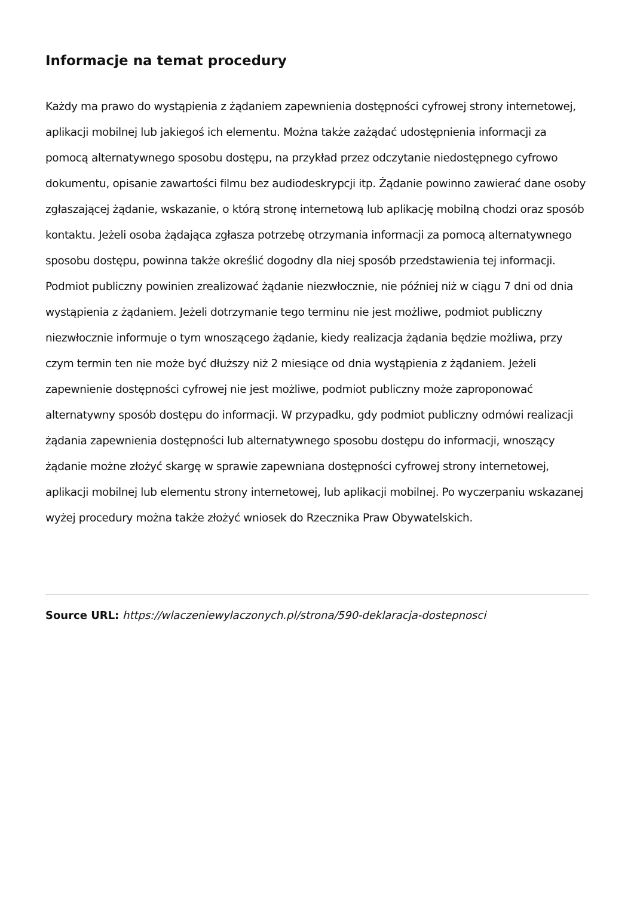Informacje na temat procedury
Każdy ma prawo do wystąpienia z żądaniem zapewnienia dostępności cyfrowej strony internetowej, aplikacji mobilnej lub jakiegoś ich elementu. Można także zażądać udostępnienia informacji za pomocą alternatywnego sposobu dostępu, na przykład przez odczytanie niedostępnego cyfrowo dokumentu, opisanie zawartości filmu bez audiodeskrypcji itp. Żądanie powinno zawierać dane osoby zgłaszającej żądanie, wskazanie, o którą stronę internetową lub aplikację mobilną chodzi oraz sposób kontaktu. Jeżeli osoba żądająca zgłasza potrzebę otrzymania informacji za pomocą alternatywnego sposobu dostępu, powinna także określić dogodny dla niej sposób przedstawienia tej informacji. Podmiot publiczny powinien zrealizować żądanie niezwłocznie, nie później niż w ciągu 7 dni od dnia wystąpienia z żądaniem. Jeżeli dotrzymanie tego terminu nie jest możliwe, podmiot publiczny niezwłocznie informuje o tym wnoszącego żądanie, kiedy realizacja żądania będzie możliwa, przy czym termin ten nie może być dłuższy niż 2 miesiące od dnia wystąpienia z żądaniem. Jeżeli zapewnienie dostępności cyfrowej nie jest możliwe, podmiot publiczny może zaproponować alternatywny sposób dostępu do informacji. W przypadku, gdy podmiot publiczny odmówi realizacji żądania zapewnienia dostępności lub alternatywnego sposobu dostępu do informacji, wnoszący żądanie możne złożyć skargę w sprawie zapewniana dostępności cyfrowej strony internetowej, aplikacji mobilnej lub elementu strony internetowej, lub aplikacji mobilnej. Po wyczerpaniu wskazanej wyżej procedury można także złożyć wniosek do Rzecznika Praw Obywatelskich.
Source URL: https://wlaczeniewylaczonych.pl/strona/590-deklaracja-dostepnosci